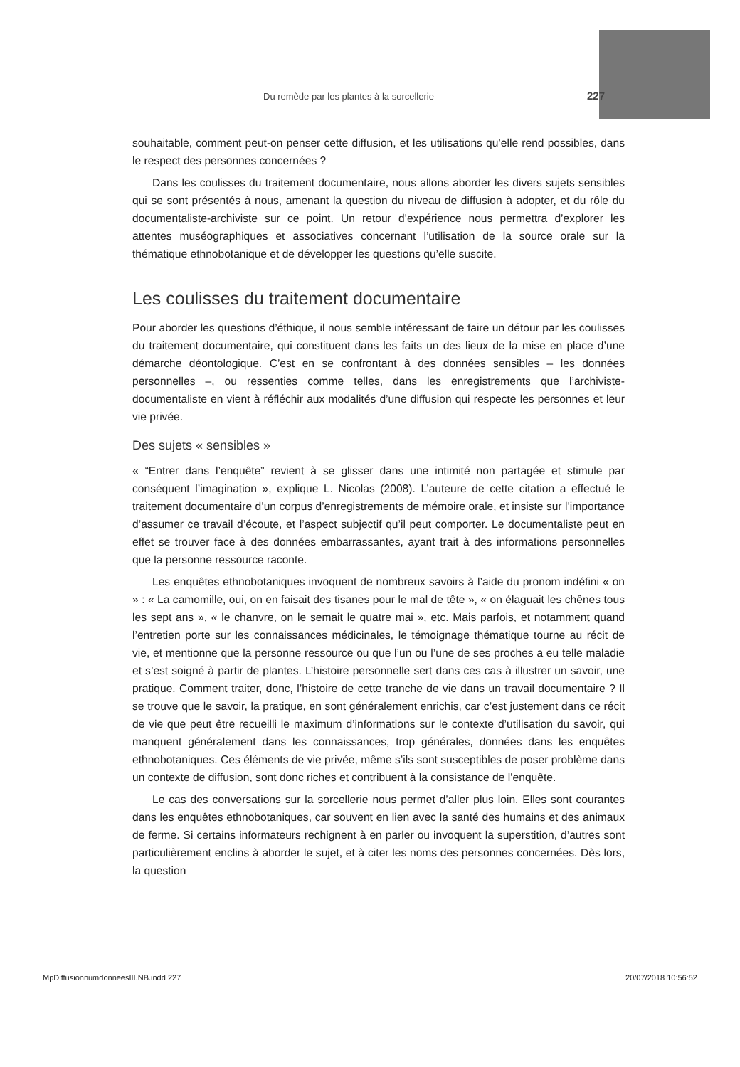Du remède par les plantes à la sorcellerie 227
souhaitable, comment peut-on penser cette diffusion, et les utilisations qu’elle rend possibles, dans le respect des personnes concernées ?
Dans les coulisses du traitement documentaire, nous allons aborder les divers sujets sensibles qui se sont présentés à nous, amenant la question du niveau de diffusion à adopter, et du rôle du documentaliste-archiviste sur ce point. Un retour d’expérience nous permettra d’explorer les attentes muséographiques et associatives concernant l’utilisation de la source orale sur la thématique ethnobotanique et de développer les questions qu’elle suscite.
Les coulisses du traitement documentaire
Pour aborder les questions d’éthique, il nous semble intéressant de faire un détour par les coulisses du traitement documentaire, qui constituent dans les faits un des lieux de la mise en place d’une démarche déontologique. C’est en se confrontant à des données sensibles – les données personnelles –, ou ressenties comme telles, dans les enregistrements que l’archiviste-documentaliste en vient à réfléchir aux modalités d’une diffusion qui respecte les personnes et leur vie privée.
Des sujets « sensibles »
« “Entrer dans l’enquête” revient à se glisser dans une intimité non partagée et stimule par conséquent l’imagination », explique L. Nicolas (2008). L’auteure de cette citation a effectué le traitement documentaire d’un corpus d’enregistrements de mémoire orale, et insiste sur l’importance d’assumer ce travail d’écoute, et l’aspect subjectif qu’il peut comporter. Le documentaliste peut en effet se trouver face à des données embarrassantes, ayant trait à des informations personnelles que la personne ressource raconte.
Les enquêtes ethnobotaniques invoquent de nombreux savoirs à l’aide du pronom indéfini « on » : « La camomille, oui, on en faisait des tisanes pour le mal de tête », « on élaguait les chênes tous les sept ans », « le chanvre, on le semait le quatre mai », etc. Mais parfois, et notamment quand l’entretien porte sur les connaissances médicinales, le témoignage thématique tourne au récit de vie, et mentionne que la personne ressource ou que l’un ou l’une de ses proches a eu telle maladie et s’est soigné à partir de plantes. L’histoire personnelle sert dans ces cas à illustrer un savoir, une pratique. Comment traiter, donc, l’histoire de cette tranche de vie dans un travail documentaire ? Il se trouve que le savoir, la pratique, en sont généralement enrichis, car c’est justement dans ce récit de vie que peut être recueilli le maximum d’informations sur le contexte d’utilisation du savoir, qui manquent généralement dans les connaissances, trop générales, données dans les enquêtes ethnobotaniques. Ces éléments de vie privée, même s’ils sont susceptibles de poser problème dans un contexte de diffusion, sont donc riches et contribuent à la consistance de l’enquête.
Le cas des conversations sur la sorcellerie nous permet d’aller plus loin. Elles sont courantes dans les enquêtes ethnobotaniques, car souvent en lien avec la santé des humains et des animaux de ferme. Si certains informateurs rechignent à en parler ou invoquent la superstition, d’autres sont particulièrement enclins à aborder le sujet, et à citer les noms des personnes concernées. Dès lors, la question
MpDiffusionnumdonneesIII.NB.indd 227 20/07/2018 10:56:52